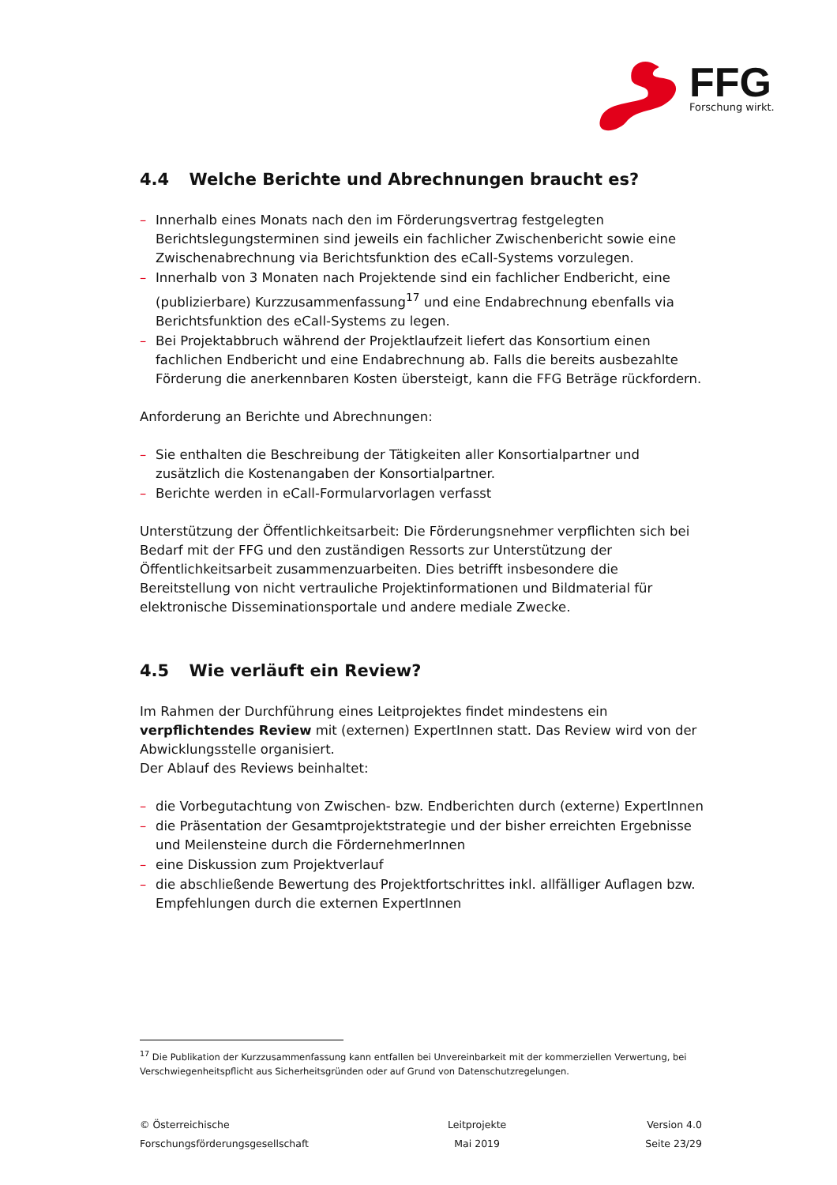FFG
Forschung wirkt.
4.4 Welche Berichte und Abrechnungen braucht es?
– Innerhalb eines Monats nach den im Förderungsvertrag festgelegten Berichtslegungsterminen sind jeweils ein fachlicher Zwischenbericht sowie eine Zwischenabrechnung via Berichtsfunktion des eCall-Systems vorzulegen.
– Innerhalb von 3 Monaten nach Projektende sind ein fachlicher Endbericht, eine (publizierbare) Kurzzusammenfassung<sup>17</sup> und eine Endabrechnung ebenfalls via Berichtsfunktion des eCall-Systems zu legen.
– Bei Projektabbruch während der Projektlaufzeit liefert das Konsortium einen fachlichen Endbericht und eine Endabrechnung ab. Falls die bereits ausbezahlte Förderung die anerkennbaren Kosten übersteigt, kann die FFG Beträge rückfordern.
Anforderung an Berichte und Abrechnungen:
– Sie enthalten die Beschreibung der Tätigkeiten aller Konsortialpartner und zusätzlich die Kostenangaben der Konsortialpartner.
– Berichte werden in eCall-Formularvorlagen verfasst
Unterstützung der Öffentlichkeitsarbeit: Die Förderungsnehmer verpflichten sich bei Bedarf mit der FFG und den zuständigen Ressorts zur Unterstützung der Öffentlichkeitsarbeit zusammenzuarbeiten. Dies betrifft insbesondere die Bereitstellung von nicht vertrauliche Projektinformationen und Bildmaterial für elektronische Disseminationsportale und andere mediale Zwecke.
4.5 Wie verläuft ein Review?
Im Rahmen der Durchführung eines Leitprojektes findet mindestens ein verpflichtendes Review mit (externen) ExpertInnen statt. Das Review wird von der Abwicklungsstelle organisiert.
Der Ablauf des Reviews beinhaltet:
– die Vorbegutachtung von Zwischen- bzw. Endberichten durch (externe) ExpertInnen
– die Präsentation der Gesamtprojektstrategie und der bisher erreichten Ergebnisse und Meilensteine durch die FördernehmerInnen
– eine Diskussion zum Projektverlauf
– die abschließende Bewertung des Projektfortschrittes inkl. allfälliger Auflagen bzw. Empfehlungen durch die externen ExpertInnen
<sup>17</sup> Die Publikation der Kurzzusammenfassung kann entfallen bei Unvereinbarkeit mit der kommerziellen Verwertung, bei Verschwiegenheitspflicht aus Sicherheitsgründen oder auf Grund von Datenschutzregelungen.
© Österreichische
Forschungsförderungsgesellschaft
Leitprojekte
Mai 2019
Version 4.0
Seite 23/29